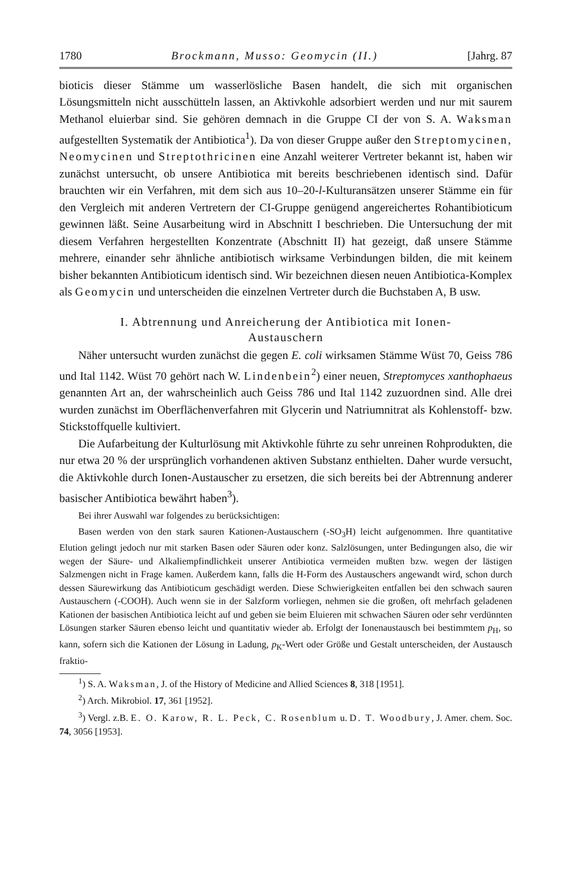1780 Brockmann, Musso: Geomycin (II.) [Jahrg. 87
bioticis dieser Stämme um wasserlösliche Basen handelt, die sich mit organischen Lösungsmitteln nicht ausschütteln lassen, an Aktivkohle adsorbiert werden und nur mit saurem Methanol eluierbar sind. Sie gehören demnach in die Gruppe CI der von S. A. Waksman aufgestellten Systematik der Antibiotica<sup>1</sup>). Da von dieser Gruppe außer den Streptomycinen, Neomycinen und Streptothricinen eine Anzahl weiterer Vertreter bekannt ist, haben wir zunächst untersucht, ob unsere Antibiotica mit bereits beschriebenen identisch sind. Dafür brauchten wir ein Verfahren, mit dem sich aus 10–20-l-Kulturansätzen unserer Stämme ein für den Vergleich mit anderen Vertretern der CI-Gruppe genügend angereichertes Rohantibioticum gewinnen läßt. Seine Ausarbeitung wird in Abschnitt I beschrieben. Die Untersuchung der mit diesem Verfahren hergestellten Konzentrate (Abschnitt II) hat gezeigt, daß unsere Stämme mehrere, einander sehr ähnliche antibiotisch wirksame Verbindungen bilden, die mit keinem bisher bekannten Antibioticum identisch sind. Wir bezeichnen diesen neuen Antibiotica-Komplex als Geomycin und unterscheiden die einzelnen Vertreter durch die Buchstaben A, B usw.
I. Abtrennung und Anreicherung der Antibiotica mit Ionen-
Austauschern
Näher untersucht wurden zunächst die gegen E. coli wirksamen Stämme Wüst 70, Geiss 786 und Ital 1142. Wüst 70 gehört nach W. Lindenbein<sup>2</sup>) einer neuen, Streptomyces xanthophaeus genannten Art an, der wahrscheinlich auch Geiss 786 und Ital 1142 zuzuordnen sind. Alle drei wurden zunächst im Oberflächenverfahren mit Glycerin und Natriumnitrat als Kohlenstoff- bzw. Stickstoffquelle kultiviert.
Die Aufarbeitung der Kulturlösung mit Aktivkohle führte zu sehr unreinen Rohprodukten, die nur etwa 20 % der ursprünglich vorhandenen aktiven Substanz enthielten. Daher wurde versucht, die Aktivkohle durch Ionen-Austauscher zu ersetzen, die sich bereits bei der Abtrennung anderer basischer Antibiotica bewährt haben<sup>3</sup>).
Bei ihrer Auswahl war folgendes zu berücksichtigen:
Basen werden von den stark sauren Kationen-Austauschern (-SO<sub>3</sub>H) leicht aufgenommen. Ihre quantitative Elution gelingt jedoch nur mit starken Basen oder Säuren oder konz. Salzlösungen, unter Bedingungen also, die wir wegen der Säure- und Alkaliempfindlichkeit unserer Antibiotica vermeiden mußten bzw. wegen der lästigen Salzmengen nicht in Frage kamen. Außerdem kann, falls die H-Form des Austauschers angewandt wird, schon durch dessen Säurewirkung das Antibioticum geschädigt werden. Diese Schwierigkeiten entfallen bei den schwach sauren Austauschern (-COOH). Auch wenn sie in der Salzform vorliegen, nehmen sie die großen, oft mehrfach geladenen Kationen der basischen Antibiotica leicht auf und geben sie beim Eluieren mit schwachen Säuren oder sehr verdünnten Lösungen starker Säuren ebenso leicht und quantitativ wieder ab. Erfolgt der Ionenaustausch bei bestimmtem p<sub>H</sub>, so kann, sofern sich die Kationen der Lösung in Ladung, p<sub>K</sub>-Wert oder Größe und Gestalt unterscheiden, der Austausch fraktio-
<sup>1</sup>) S. A. Waksman, J. of the History of Medicine and Allied Sciences 8, 318 [1951].
<sup>2</sup>) Arch. Mikrobiol. 17, 361 [1952].
<sup>3</sup>) Vergl. z.B. E. O. Karow, R. L. Peck, C. Rosenblum u. D. T. Woodbury, J. Amer. chem. Soc. 74, 3056 [1953].